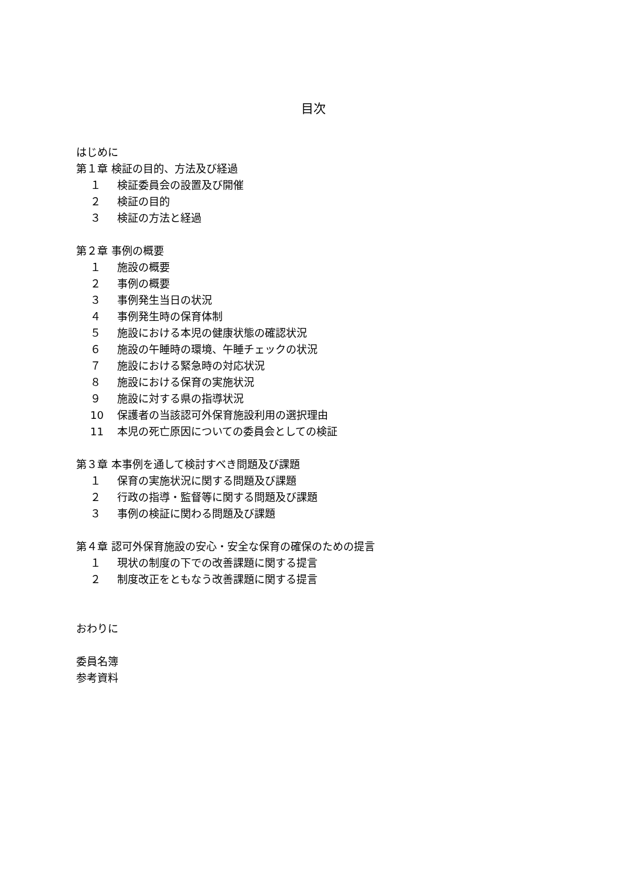目次
はじめに
第１章 検証の目的、方法及び経過
１ 検証委員会の設置及び開催
２ 検証の目的
３ 検証の方法と経過
第２章 事例の概要
１ 施設の概要
２ 事例の概要
３ 事例発生当日の状況
４ 事例発生時の保育体制
５ 施設における本児の健康状態の確認状況
６ 施設の午睡時の環境、午睡チェックの状況
７ 施設における緊急時の対応状況
８ 施設における保育の実施状況
９ 施設に対する県の指導状況
10 保護者の当該認可外保育施設利用の選択理由
11 本児の死亡原因についての委員会としての検証
第３章 本事例を通して検討すべき問題及び課題
１ 保育の実施状況に関する問題及び課題
２ 行政の指導・監督等に関する問題及び課題
３ 事例の検証に関わる問題及び課題
第４章 認可外保育施設の安心・安全な保育の確保のための提言
１ 現状の制度の下での改善課題に関する提言
２ 制度改正をともなう改善課題に関する提言
おわりに
委員名簿
参考資料